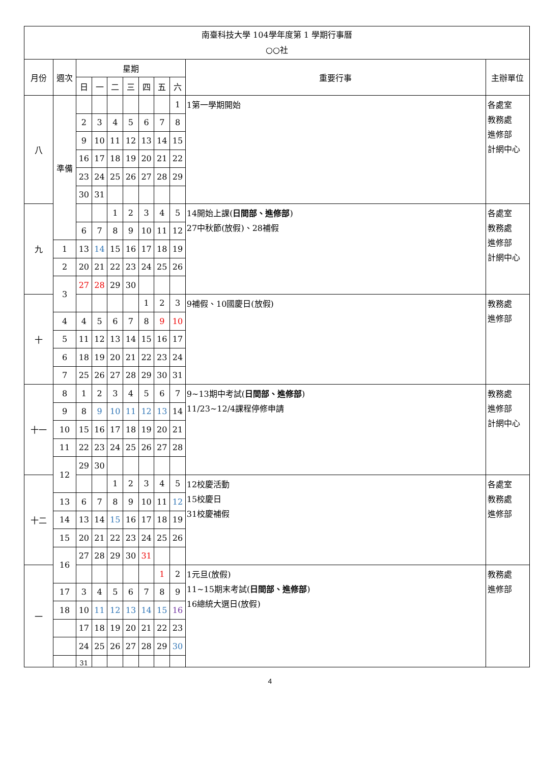| 南臺科技大學 104學年度第 1 學期行事曆 ○○社 | | | | | | | | | | |
| 月份 | 週次 | 星期 | | | | | | | 重要行事 | 主辦單位 |
| | | 日 | 一 | 二 | 三 | 四 | 五 | 六 | | |
| 八 | 準備 | | | | | | | 1 | 1第一學期開始 | 各處室 教務處 進修部 計網中心 |
| | | 2 | 3 | 4 | 5 | 6 | 7 | 8 | | |
| | | 9 | 10 | 11 | 12 | 13 | 14 | 15 | | |
| | | 16 | 17 | 18 | 19 | 20 | 21 | 22 | | |
| | | 23 | 24 | 25 | 26 | 27 | 28 | 29 | | |
| | | 30 | 31 | | | | | | | |
| 九 | | | | 1 | 2 | 3 | 4 | 5 | 14開始上課( 日間部、進修部 ) 27中秋節(放假)、28補假 | 各處室 教務處 進修部 計網中心 |
| | | 6 | 7 | 8 | 9 | 10 | 11 | 12 | | |
| | 1 | 13 | 14 | 15 | 16 | 17 | 18 | 19 | | |
| | 2 | 20 | 21 | 22 | 23 | 24 | 25 | 26 | | |
| | 3 | 27 | 28 | 29 | 30 | | | | | |
| 十 | | | | | | 1 | 2 | 3 | 9補假、10國慶日(放假) | 教務處 進修部 |
| | 4 | 4 | 5 | 6 | 7 | 8 | 9 | 10 | | |
| | 5 | 11 | 12 | 13 | 14 | 15 | 16 | 17 | | |
| | 6 | 18 | 19 | 20 | 21 | 22 | 23 | 24 | | |
| | 7 | 25 | 26 | 27 | 28 | 29 | 30 | 31 | | |
| 十一 | 8 | 1 | 2 | 3 | 4 | 5 | 6 | 7 | 9~13期中考試( 日間部、進修部 ) 11/23~12/4課程停修申請 | 教務處 進修部 計網中心 |
| | 9 | 8 | 9 | 10 | 11 | 12 | 13 | 14 | | |
| | 10 | 15 | 16 | 17 | 18 | 19 | 20 | 21 | | |
| | 11 | 22 | 23 | 24 | 25 | 26 | 27 | 28 | | |
| | 12 | 29 | 30 | | | | | | | |
| 十二 | | | | 1 | 2 | 3 | 4 | 5 | 12校慶活動 15校慶日 31校慶補假 | 各處室 教務處 進修部 |
| | 13 | 6 | 7 | 8 | 9 | 10 | 11 | 12 | | |
| | 14 | 13 | 14 | 15 | 16 | 17 | 18 | 19 | | |
| | 15 | 20 | 21 | 22 | 23 | 24 | 25 | 26 | | |
| | 16 | 27 | 28 | 29 | 30 | 31 | | | | |
| 一 | | | | | | | 1 | 2 | 1元旦(放假) 11~15期末考試( 日間部、進修部 ) 16總統大選日(放假) | 教務處 進修部 |
| | 17 | 3 | 4 | 5 | 6 | 7 | 8 | 9 | | |
| | 18 | 10 | 11 | 12 | 13 | 14 | 15 | 16 | | |
| | | 17 | 18 | 19 | 20 | 21 | 22 | 23 | | |
| | | 24 | 25 | 26 | 27 | 28 | 29 | 30 | | |
| | | 31 | | | | | | | | |
4